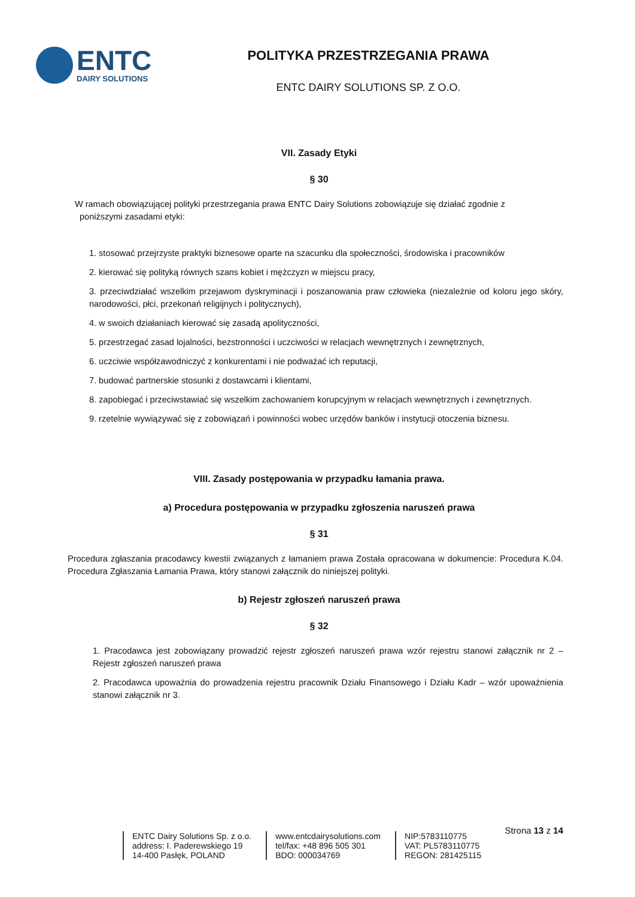ENTC
DAIRY SOLUTIONS
POLITYKA PRZESTRZEGANIA PRAWA
ENTC DAIRY SOLUTIONS SP. Z O.O.
VII. Zasady Etyki
§ 30
W ramach obowiązującej polityki przestrzegania prawa ENTC Dairy Solutions zobowiązuje się działać zgodnie z
poniższymi zasadami etyki:
1. stosować przejrzyste praktyki biznesowe oparte na szacunku dla społeczności, środowiska i pracowników
2. kierować się polityką równych szans kobiet i mężczyzn w miejscu pracy,
3. przeciwdziałać wszelkim przejawom dyskryminacji i poszanowania praw człowieka (niezależnie od koloru jego skóry, narodowości, płci, przekonań religijnych i politycznych),
4. w swoich działaniach kierować się zasadą apolityczności,
5. przestrzegać zasad lojalności, bezstronności i uczciwości w relacjach wewnętrznych i zewnętrznych,
6. uczciwie współzawodniczyć z konkurentami i nie podważać ich reputacji,
7. budować partnerskie stosunki z dostawcami i klientami,
8. zapobiegać i przeciwstawiać się wszelkim zachowaniem korupcyjnym w relacjach wewnętrznych i zewnętrznych.
9. rzetelnie wywiązywać się z zobowiązań i powinności wobec urzędów banków i instytucji otoczenia biznesu.
VIII. Zasady postępowania w przypadku łamania prawa.
a) Procedura postępowania w przypadku zgłoszenia naruszeń prawa
§ 31
Procedura zgłaszania pracodawcy kwestii związanych z łamaniem prawa Została opracowana w dokumencie: Procedura K.04. Procedura Zgłaszania Łamania Prawa, który stanowi załącznik do niniejszej polityki.
b) Rejestr zgłoszeń naruszeń prawa
§ 32
1. Pracodawca jest zobowiązany prowadzić rejestr zgłoszeń naruszeń prawa wzór rejestru stanowi załącznik nr 2 – Rejestr zgłoszeń naruszeń prawa
2. Pracodawca upoważnia do prowadzenia rejestru pracownik Działu Finansowego i Działu Kadr – wzór upoważnienia stanowi załącznik nr 3.
Strona 13 z 14
ENTC Dairy Solutions Sp. z o.o.
address: I. Paderewskiego 19
14-400 Pasłęk, POLAND
www.entcdairysolutions.com
tel/fax: +48 896 505 301
BDO: 000034769
NIP:5783110775
VAT: PL5783110775
REGON: 281425115